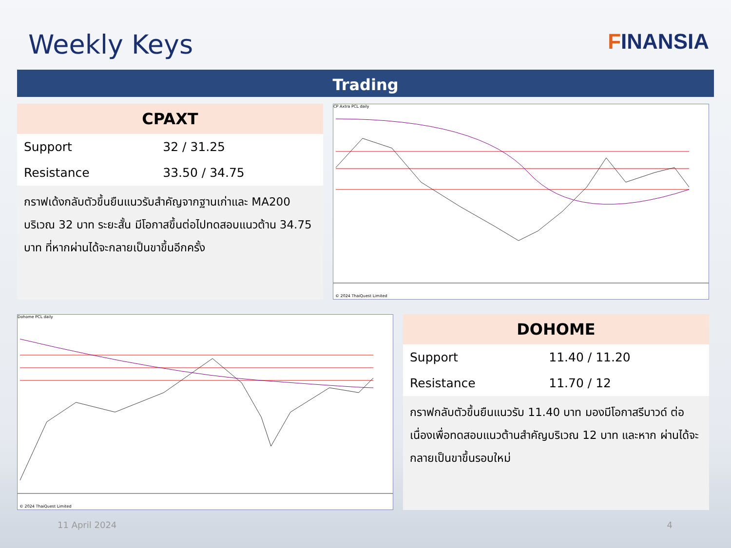Weekly Keys
FINANSIA
Trading
CPAXT
| Support | 32 / 31.25 |
| Resistance | 33.50 / 34.75 |
กราฟเด้งกลับตัวขึ้นยืนแนวรับสำคัญจากฐานเก่าและ MA200 บริเวณ 32 บาท ระยะสั้น มีโอกาสขึ้นต่อไปทดสอบแนวต้าน 34.75 บาท ที่หากผ่านได้จะกลายเป็นขาขึ้นอีกครั้ง
CP Axtra PCL daily
© 2024 ThaiQuest Limited
Dohome PCL daily
© 2024 ThaiQuest Limited
DOHOME
| Support | 11.40 / 11.20 |
| Resistance | 11.70 / 12 |
กราฟกลับตัวขึ้นยืนแนวรับ 11.40 บาท มองมีโอกาสรีบาวด์ ต่อเนื่องเพื่อทดสอบแนวต้านสำคัญบริเวณ 12 บาท และหาก ผ่านได้จะกลายเป็นขาขึ้นรอบใหม่
11 April 2024 4